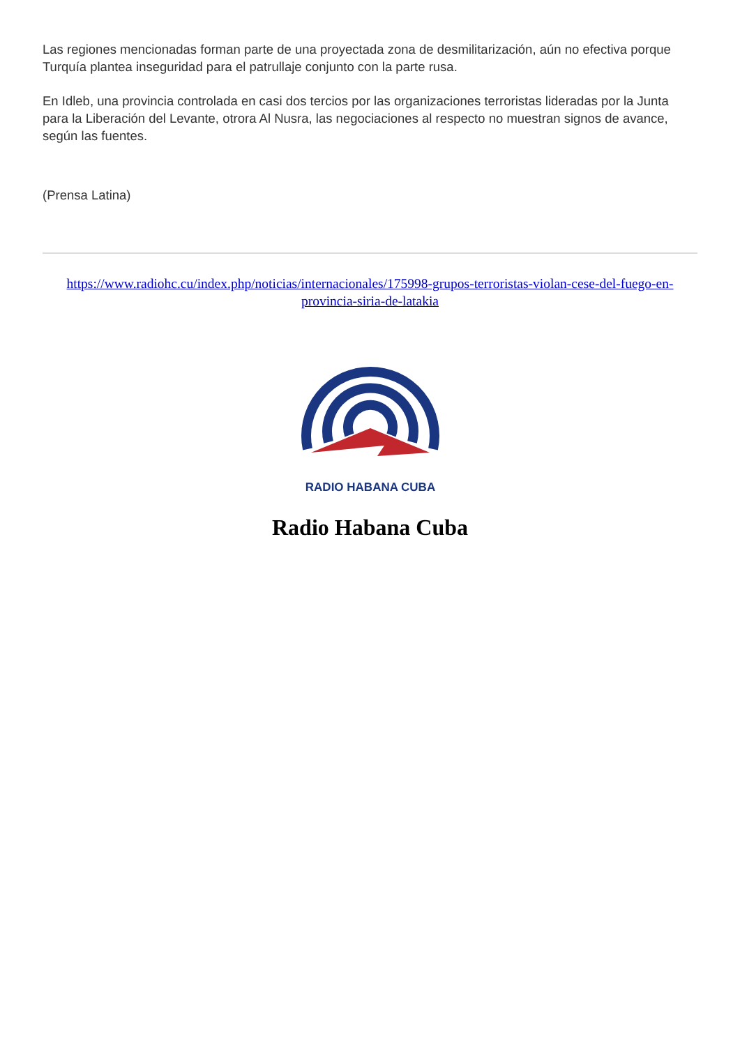Las regiones mencionadas forman parte de una proyectada zona de desmilitarización, aún no efectiva porque Turquía plantea inseguridad para el patrullaje conjunto con la parte rusa.
En Idleb, una provincia controlada en casi dos tercios por las organizaciones terroristas lideradas por la Junta para la Liberación del Levante, otrora Al Nusra, las negociaciones al respecto no muestran signos de avance, según las fuentes.
(Prensa Latina)
https://www.radiohc.cu/index.php/noticias/internacionales/175998-grupos-terroristas-violan-cese-del-fuego-en-provincia-siria-de-latakia
RADIO HABANA CUBA
Radio Habana Cuba